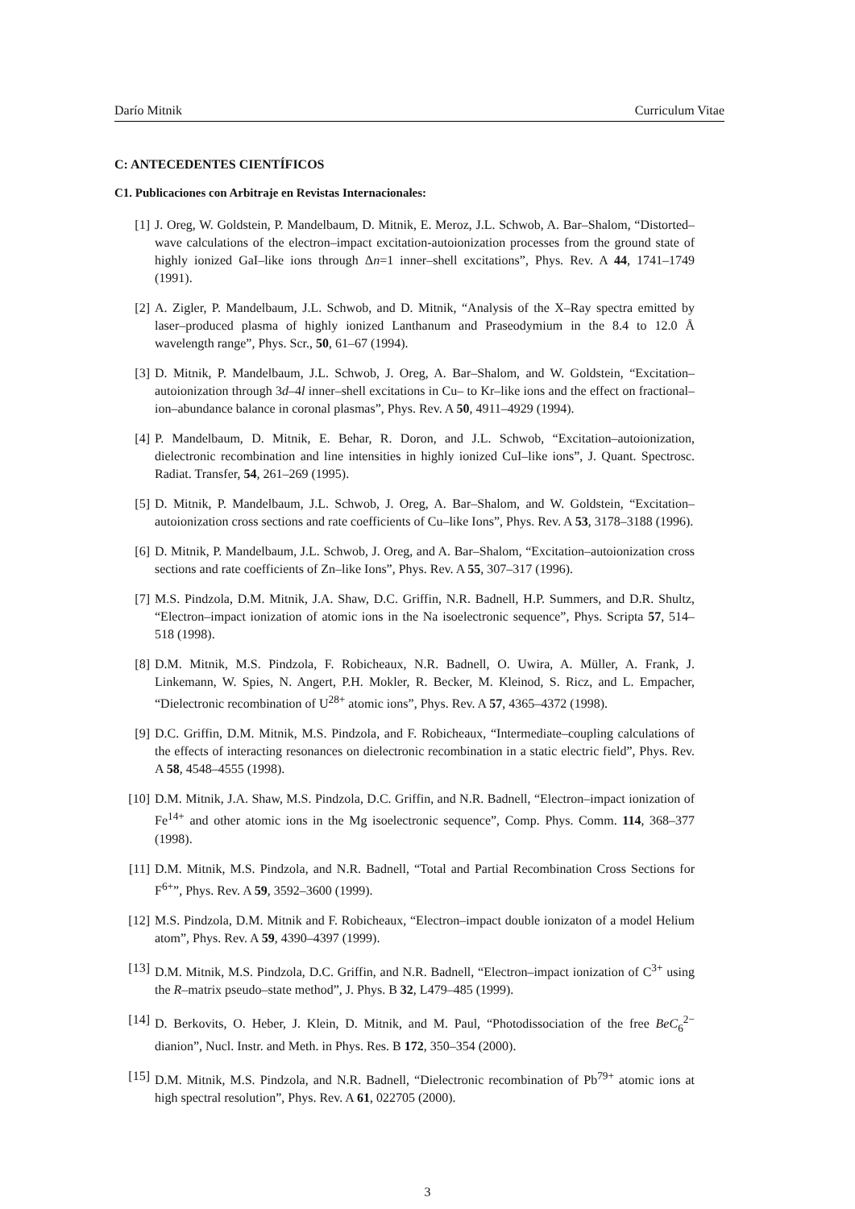Darío Mitnik Curriculum Vitae
C: ANTECEDENTES CIENTÍFICOS
C1. Publicaciones con Arbitraje en Revistas Internacionales:
[1] J. Oreg, W. Goldstein, P. Mandelbaum, D. Mitnik, E. Meroz, J.L. Schwob, A. Bar–Shalom, “Distorted–wave calculations of the electron–impact excitation-autoionization processes from the ground state of highly ionized GaI–like ions through Δn=1 inner–shell excitations”, Phys. Rev. A 44, 1741–1749 (1991).
[2] A. Zigler, P. Mandelbaum, J.L. Schwob, and D. Mitnik, “Analysis of the X–Ray spectra emitted by laser–produced plasma of highly ionized Lanthanum and Praseodymium in the 8.4 to 12.0 Å wavelength range”, Phys. Scr., 50, 61–67 (1994).
[3] D. Mitnik, P. Mandelbaum, J.L. Schwob, J. Oreg, A. Bar–Shalom, and W. Goldstein, “Excitation–autoionization through 3d–4l inner–shell excitations in Cu– to Kr–like ions and the effect on fractional–ion–abundance balance in coronal plasmas”, Phys. Rev. A 50, 4911–4929 (1994).
[4] P. Mandelbaum, D. Mitnik, E. Behar, R. Doron, and J.L. Schwob, “Excitation–autoionization, dielectronic recombination and line intensities in highly ionized CuI–like ions”, J. Quant. Spectrosc. Radiat. Transfer, 54, 261–269 (1995).
[5] D. Mitnik, P. Mandelbaum, J.L. Schwob, J. Oreg, A. Bar–Shalom, and W. Goldstein, “Excitation–autoionization cross sections and rate coefficients of Cu–like Ions”, Phys. Rev. A 53, 3178–3188 (1996).
[6] D. Mitnik, P. Mandelbaum, J.L. Schwob, J. Oreg, and A. Bar–Shalom, “Excitation–autoionization cross sections and rate coefficients of Zn–like Ions”, Phys. Rev. A 55, 307–317 (1996).
[7] M.S. Pindzola, D.M. Mitnik, J.A. Shaw, D.C. Griffin, N.R. Badnell, H.P. Summers, and D.R. Shultz, “Electron–impact ionization of atomic ions in the Na isoelectronic sequence”, Phys. Scripta 57, 514–518 (1998).
[8] D.M. Mitnik, M.S. Pindzola, F. Robicheaux, N.R. Badnell, O. Uwira, A. Müller, A. Frank, J. Linkemann, W. Spies, N. Angert, P.H. Mokler, R. Becker, M. Kleinod, S. Ricz, and L. Empacher, “Dielectronic recombination of U<sup>28+</sup> atomic ions”, Phys. Rev. A 57, 4365–4372 (1998).
[9] D.C. Griffin, D.M. Mitnik, M.S. Pindzola, and F. Robicheaux, “Intermediate–coupling calculations of the effects of interacting resonances on dielectronic recombination in a static electric field”, Phys. Rev. A 58, 4548–4555 (1998).
[10] D.M. Mitnik, J.A. Shaw, M.S. Pindzola, D.C. Griffin, and N.R. Badnell, “Electron–impact ionization of Fe<sup>14+</sup> and other atomic ions in the Mg isoelectronic sequence”, Comp. Phys. Comm. 114, 368–377 (1998).
[11] D.M. Mitnik, M.S. Pindzola, and N.R. Badnell, “Total and Partial Recombination Cross Sections for F<sup>6+</sup>”, Phys. Rev. A 59, 3592–3600 (1999).
[12] M.S. Pindzola, D.M. Mitnik and F. Robicheaux, “Electron–impact double ionizaton of a model Helium atom”, Phys. Rev. A 59, 4390–4397 (1999).
[13] D.M. Mitnik, M.S. Pindzola, D.C. Griffin, and N.R. Badnell, “Electron–impact ionization of C<sup>3+</sup> using the R–matrix pseudo–state method”, J. Phys. B 32, L479–485 (1999).
[14] D. Berkovits, O. Heber, J. Klein, D. Mitnik, and M. Paul, “Photodissociation of the free BeC<sub>6</sub><sup>2−</sup> dianion”, Nucl. Instr. and Meth. in Phys. Res. B 172, 350–354 (2000).
[15] D.M. Mitnik, M.S. Pindzola, and N.R. Badnell, “Dielectronic recombination of Pb<sup>79+</sup> atomic ions at high spectral resolution”, Phys. Rev. A 61, 022705 (2000).
3